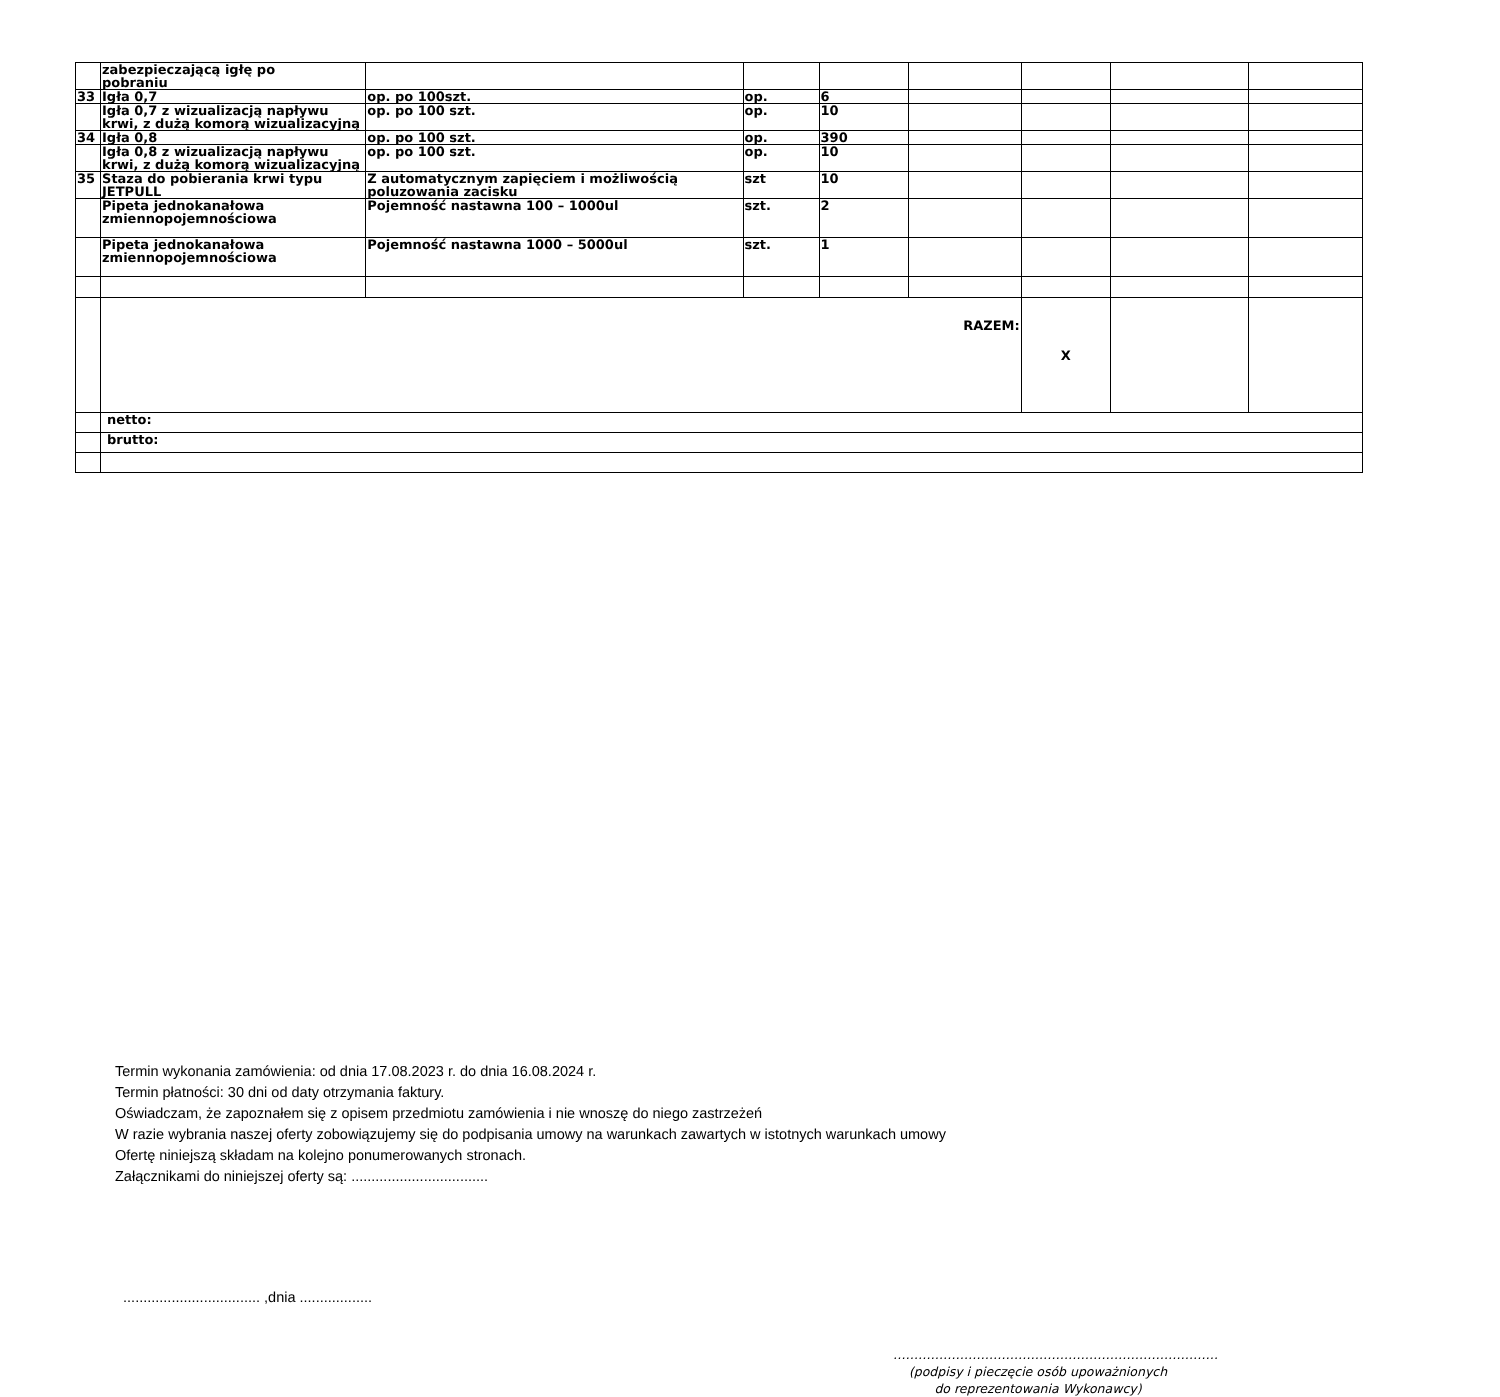| | zabezpieczającą igłę po pobraniu | | | | | | | |
| 33 | Igła 0,7 | op. po 100szt. | op. | 6 | | | | |
| | Igła 0,7 z wizualizacją napływu krwi, z dużą komorą wizualizacyjną | op. po 100 szt. | op. | 10 | | | | |
| 34 | Igła 0,8 | op. po 100 szt. | op. | 390 | | | | |
| | Igła 0,8 z wizualizacją napływu krwi, z dużą komorą wizualizacyjną | op. po 100 szt. | op. | 10 | | | | |
| 35 | Staza do pobierania krwi typu JETPULL | Z automatycznym zapięciem i możliwością poluzowania zacisku | szt | 10 | | | | |
| | Pipeta jednokanałowa zmiennopojemnościowa | Pojemność nastawna 100 – 1000ul | szt. | 2 | | | | |
| | Pipeta jednokanałowa zmiennopojemnościowa | Pojemność nastawna 1000 – 5000ul | szt. | 1 | | | | |
| | RAZEM: | | | | | X | | |
| | netto: | | | | | | | |
| | brutto: | | | | | | | |
Termin wykonania zamówienia: od dnia 17.08.2023 r. do dnia 16.08.2024 r.
Termin płatności: 30 dni od daty otrzymania faktury.
Oświadczam, że zapoznałem się z opisem przedmiotu zamówienia i nie wnoszę do niego zastrzeżeń
W razie wybrania naszej oferty zobowiązujemy się do podpisania umowy na warunkach zawartych w istotnych warunkach umowy
Ofertę niniejszą składam na kolejno ponumerowanych stronach.
Załącznikami do niniejszej oferty są: ..................................
.................................. ,dnia ..................
……………………………………………………………………
(podpisy i pieczęcie osób upoważnionych
do reprezentowania Wykonawcy)